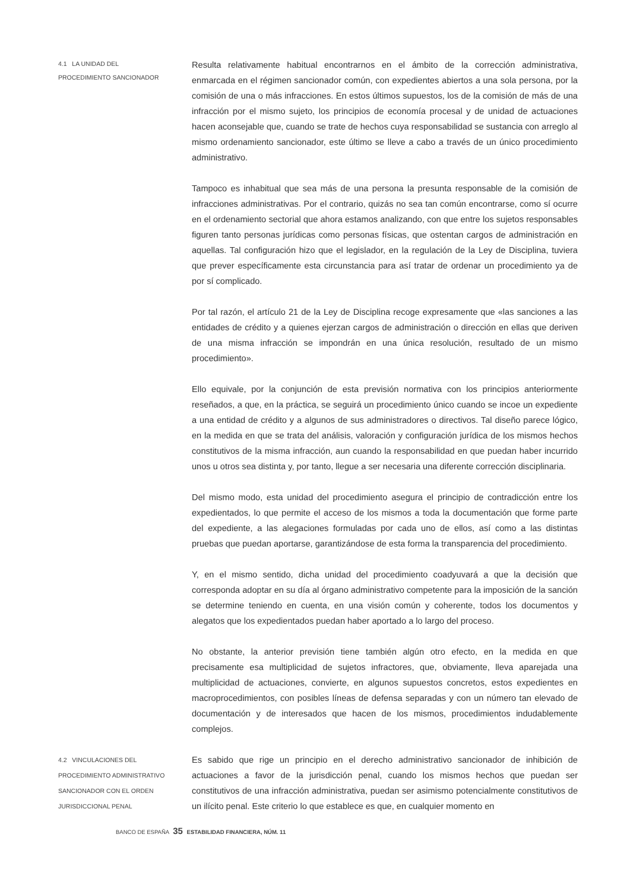4.1 LA UNIDAD DEL
PROCEDIMIENTO SANCIONADOR
Resulta relativamente habitual encontrarnos en el ámbito de la corrección administrativa, enmarcada en el régimen sancionador común, con expedientes abiertos a una sola persona, por la comisión de una o más infracciones. En estos últimos supuestos, los de la comisión de más de una infracción por el mismo sujeto, los principios de economía procesal y de unidad de actuaciones hacen aconsejable que, cuando se trate de hechos cuya responsabilidad se sustancia con arreglo al mismo ordenamiento sancionador, este último se lleve a cabo a través de un único procedimiento administrativo.
Tampoco es inhabitual que sea más de una persona la presunta responsable de la comisión de infracciones administrativas. Por el contrario, quizás no sea tan común encontrarse, como sí ocurre en el ordenamiento sectorial que ahora estamos analizando, con que entre los sujetos responsables figuren tanto personas jurídicas como personas físicas, que ostentan cargos de administración en aquellas. Tal configuración hizo que el legislador, en la regulación de la Ley de Disciplina, tuviera que prever específicamente esta circunstancia para así tratar de ordenar un procedimiento ya de por sí complicado.
Por tal razón, el artículo 21 de la Ley de Disciplina recoge expresamente que «las sanciones a las entidades de crédito y a quienes ejerzan cargos de administración o dirección en ellas que deriven de una misma infracción se impondrán en una única resolución, resultado de un mismo procedimiento».
Ello equivale, por la conjunción de esta previsión normativa con los principios anteriormente reseñados, a que, en la práctica, se seguirá un procedimiento único cuando se incoe un expediente a una entidad de crédito y a algunos de sus administradores o directivos. Tal diseño parece lógico, en la medida en que se trata del análisis, valoración y configuración jurídica de los mismos hechos constitutivos de la misma infracción, aun cuando la responsabilidad en que puedan haber incurrido unos u otros sea distinta y, por tanto, llegue a ser necesaria una diferente corrección disciplinaria.
Del mismo modo, esta unidad del procedimiento asegura el principio de contradicción entre los expedientados, lo que permite el acceso de los mismos a toda la documentación que forme parte del expediente, a las alegaciones formuladas por cada uno de ellos, así como a las distintas pruebas que puedan aportarse, garantizándose de esta forma la transparencia del procedimiento.
Y, en el mismo sentido, dicha unidad del procedimiento coadyuvará a que la decisión que corresponda adoptar en su día al órgano administrativo competente para la imposición de la sanción se determine teniendo en cuenta, en una visión común y coherente, todos los documentos y alegatos que los expedientados puedan haber aportado a lo largo del proceso.
No obstante, la anterior previsión tiene también algún otro efecto, en la medida en que precisamente esa multiplicidad de sujetos infractores, que, obviamente, lleva aparejada una multiplicidad de actuaciones, convierte, en algunos supuestos concretos, estos expedientes en macroprocedimientos, con posibles líneas de defensa separadas y con un número tan elevado de documentación y de interesados que hacen de los mismos, procedimientos indudablemente complejos.
4.2 VINCULACIONES DEL
PROCEDIMIENTO ADMINISTRATIVO
SANCIONADOR CON EL ORDEN
JURISDICCIONAL PENAL
Es sabido que rige un principio en el derecho administrativo sancionador de inhibición de actuaciones a favor de la jurisdicción penal, cuando los mismos hechos que puedan ser constitutivos de una infracción administrativa, puedan ser asimismo potencialmente constitutivos de un ilícito penal. Este criterio lo que establece es que, en cualquier momento en
BANCO DE ESPAÑA 35 ESTABILIDAD FINANCIERA, NÚM. 11